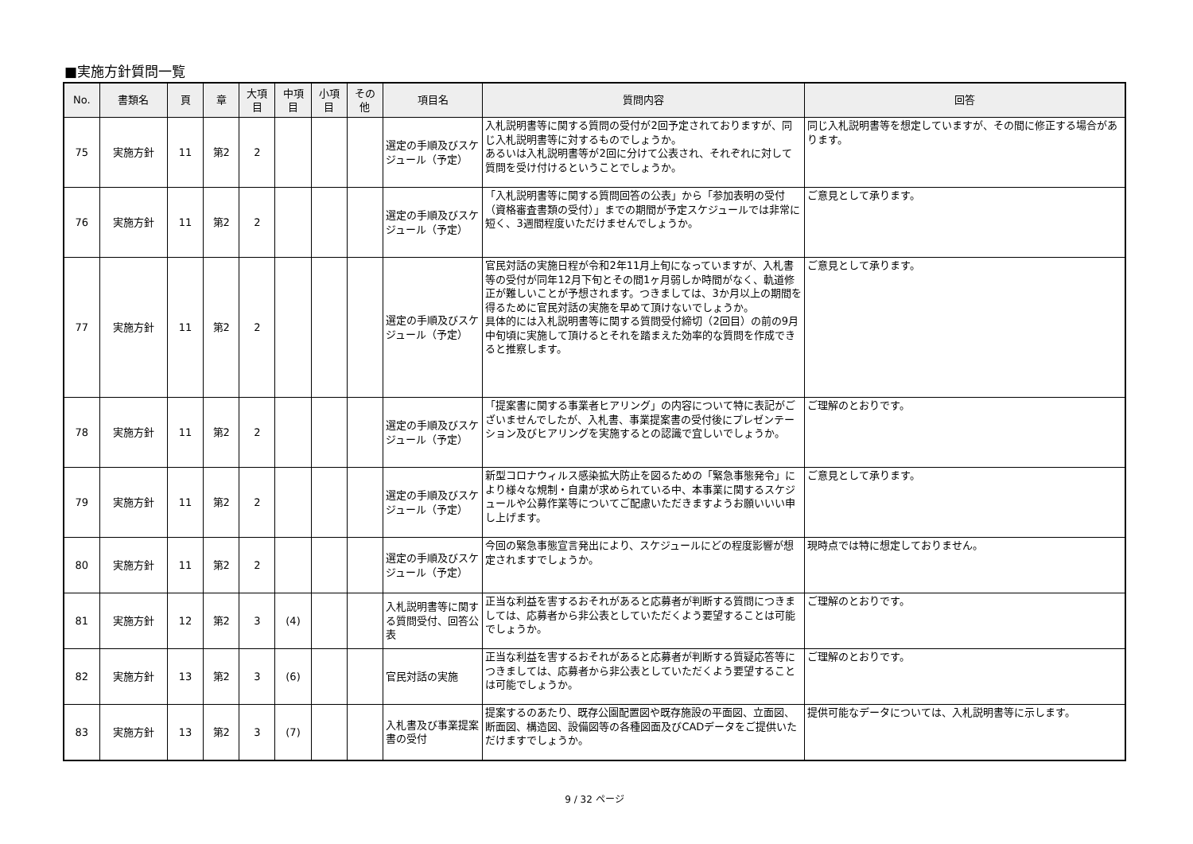■実施方針質問一覧
| No. | 書類名 | 頁 | 章 | 大項目 | 中項目 | 小項目 | その他 | 項目名 | 質問内容 | 回答 |
| --- | --- | --- | --- | --- | --- | --- | --- | --- | --- | --- |
| 75 | 実施方針 | 11 | 第2 | 2 | | | | 選定の手順及びスケジュール（予定） | 入札説明書等に関する質問の受付が2回予定されておりますが、同じ入札説明書等に対するものでしょうか。 あるいは入札説明書等が2回に分けて公表され、それぞれに対して質問を受け付けるということでしょうか。 | 同じ入札説明書等を想定していますが、その間に修正する場合があります。 |
| 76 | 実施方針 | 11 | 第2 | 2 | | | | 選定の手順及びスケジュール（予定） | 「入札説明書等に関する質問回答の公表」から「参加表明の受付（資格審査書類の受付）」までの期間が予定スケジュールでは非常に短く、3週間程度いただけませんでしょうか。 | ご意見として承ります。 |
| 77 | 実施方針 | 11 | 第2 | 2 | | | | 選定の手順及びスケジュール（予定） | 官民対話の実施日程が令和2年11月上旬になっていますが、入札書等の受付が同年12月下旬とその間1ヶ月弱しか時間がなく、軌道修正が難しいことが予想されます。つきましては、3か月以上の期間を得るために官民対話の実施を早めて頂けないでしょうか。 具体的には入札説明書等に関する質問受付締切（2回目）の前の9月中旬頃に実施して頂けるとそれを踏まえた効率的な質問を作成できると推察します。 | ご意見として承ります。 |
| 78 | 実施方針 | 11 | 第2 | 2 | | | | 選定の手順及びスケジュール（予定） | 「提案書に関する事業者ヒアリング」の内容について特に表記がございませんでしたが、入札書、事業提案書の受付後にプレゼンテーション及びヒアリングを実施するとの認識で宜しいでしょうか。 | ご理解のとおりです。 |
| 79 | 実施方針 | 11 | 第2 | 2 | | | | 選定の手順及びスケジュール（予定） | 新型コロナウィルス感染拡大防止を図るための「緊急事態発令」により様々な規制・自粛が求められている中、本事業に関するスケジュールや公募作業等についてご配慮いただきますようお願いいい申し上げます。 | ご意見として承ります。 |
| 80 | 実施方針 | 11 | 第2 | 2 | | | | 選定の手順及びスケジュール（予定） | 今回の緊急事態宣言発出により、スケジュールにどの程度影響が想定されますでしょうか。 | 現時点では特に想定しておりません。 |
| 81 | 実施方針 | 12 | 第2 | 3 | (4) | | | 入札説明書等に関する質問受付、回答公表 | 正当な利益を害するおそれがあると応募者が判断する質問につきましては、応募者から非公表としていただくよう要望することは可能でしょうか。 | ご理解のとおりです。 |
| 82 | 実施方針 | 13 | 第2 | 3 | (6) | | | 官民対話の実施 | 正当な利益を害するおそれがあると応募者が判断する質疑応答等につきましては、応募者から非公表としていただくよう要望することは可能でしょうか。 | ご理解のとおりです。 |
| 83 | 実施方針 | 13 | 第2 | 3 | (7) | | | 入札書及び事業提案書の受付 | 提案するのあたり、既存公園配置図や既存施設の平面図、立面図、断面図、構造図、設備図等の各種図面及びCADデータをご提供いただけますでしょうか。 | 提供可能なデータについては、入札説明書等に示します。 |
9 / 32 ページ